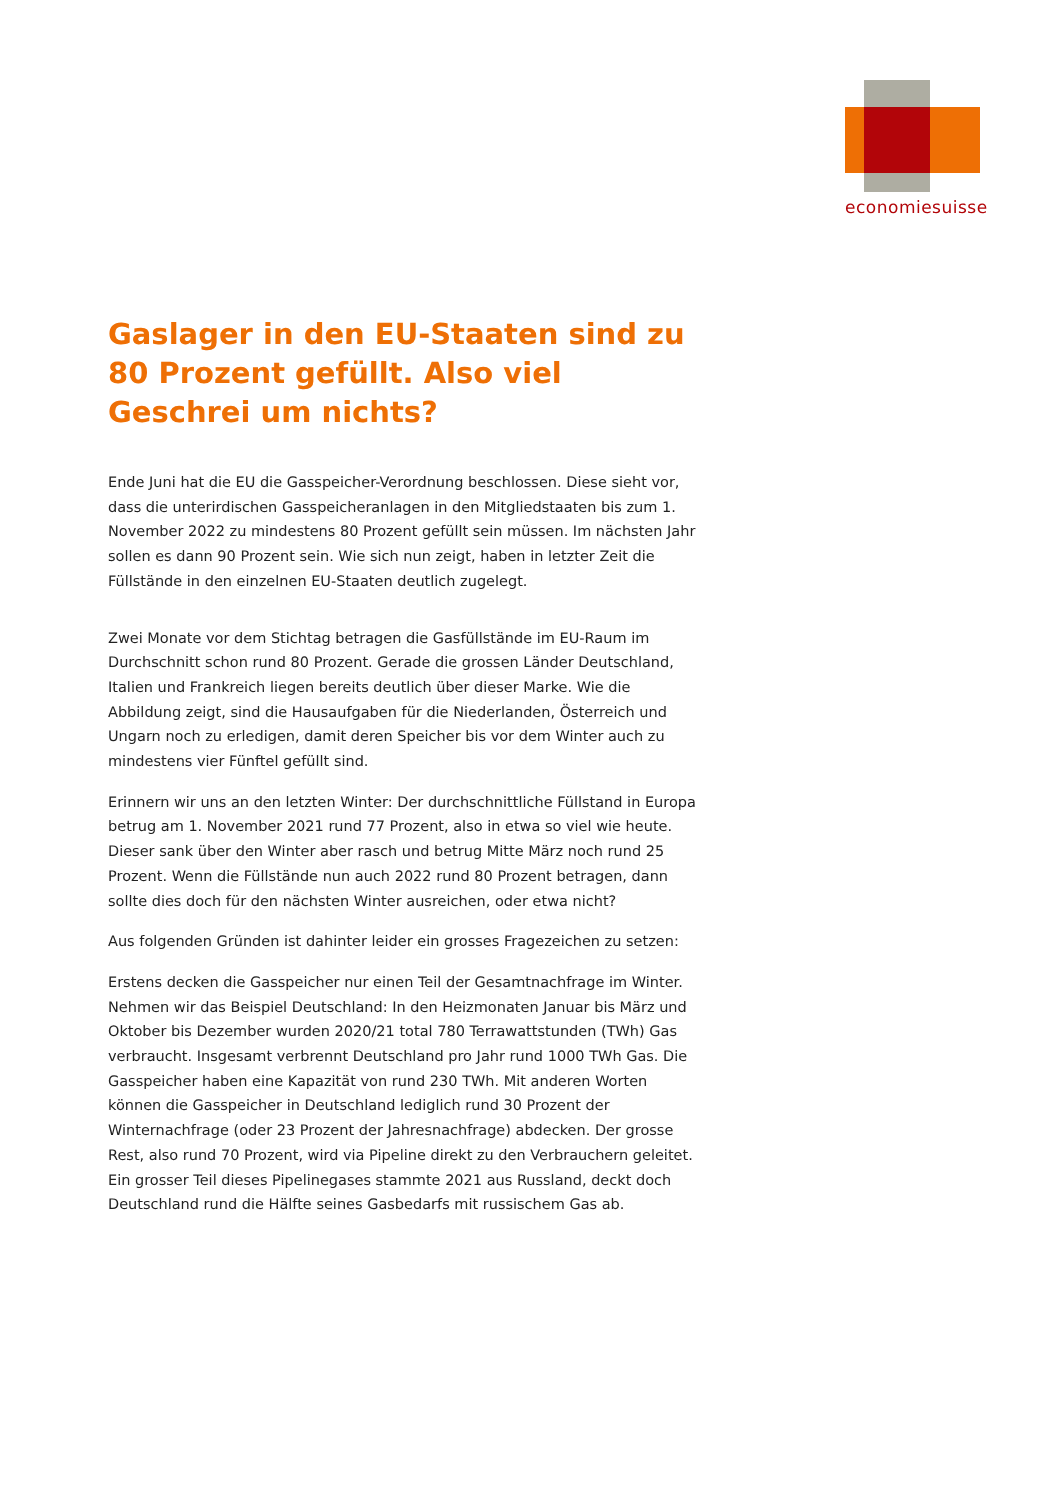economiesuisse
Gaslager in den EU-Staaten sind zu 80 Prozent gefüllt. Also viel Geschrei um nichts?
Ende Juni hat die EU die Gasspeicher-Verordnung beschlossen. Diese sieht vor, dass die unterirdischen Gasspeicheranlagen in den Mitgliedstaaten bis zum 1. November 2022 zu mindestens 80 Prozent gefüllt sein müssen. Im nächsten Jahr sollen es dann 90 Prozent sein. Wie sich nun zeigt, haben in letzter Zeit die Füllstände in den einzelnen EU-Staaten deutlich zugelegt.
Zwei Monate vor dem Stichtag betragen die Gasfüllstände im EU-Raum im Durchschnitt schon rund 80 Prozent. Gerade die grossen Länder Deutschland, Italien und Frankreich liegen bereits deutlich über dieser Marke. Wie die Abbildung zeigt, sind die Hausaufgaben für die Niederlanden, Österreich und Ungarn noch zu erledigen, damit deren Speicher bis vor dem Winter auch zu mindestens vier Fünftel gefüllt sind.
Erinnern wir uns an den letzten Winter: Der durchschnittliche Füllstand in Europa betrug am 1. November 2021 rund 77 Prozent, also in etwa so viel wie heute. Dieser sank über den Winter aber rasch und betrug Mitte März noch rund 25 Prozent. Wenn die Füllstände nun auch 2022 rund 80 Prozent betragen, dann sollte dies doch für den nächsten Winter ausreichen, oder etwa nicht?
Aus folgenden Gründen ist dahinter leider ein grosses Fragezeichen zu setzen:
Erstens decken die Gasspeicher nur einen Teil der Gesamtnachfrage im Winter. Nehmen wir das Beispiel Deutschland: In den Heizmonaten Januar bis März und Oktober bis Dezember wurden 2020/21 total 780 Terrawattstunden (TWh) Gas verbraucht. Insgesamt verbrennt Deutschland pro Jahr rund 1000 TWh Gas. Die Gasspeicher haben eine Kapazität von rund 230 TWh. Mit anderen Worten können die Gasspeicher in Deutschland lediglich rund 30 Prozent der Winternachfrage (oder 23 Prozent der Jahresnachfrage) abdecken. Der grosse Rest, also rund 70 Prozent, wird via Pipeline direkt zu den Verbrauchern geleitet. Ein grosser Teil dieses Pipelinegases stammte 2021 aus Russland, deckt doch Deutschland rund die Hälfte seines Gasbedarfs mit russischem Gas ab.